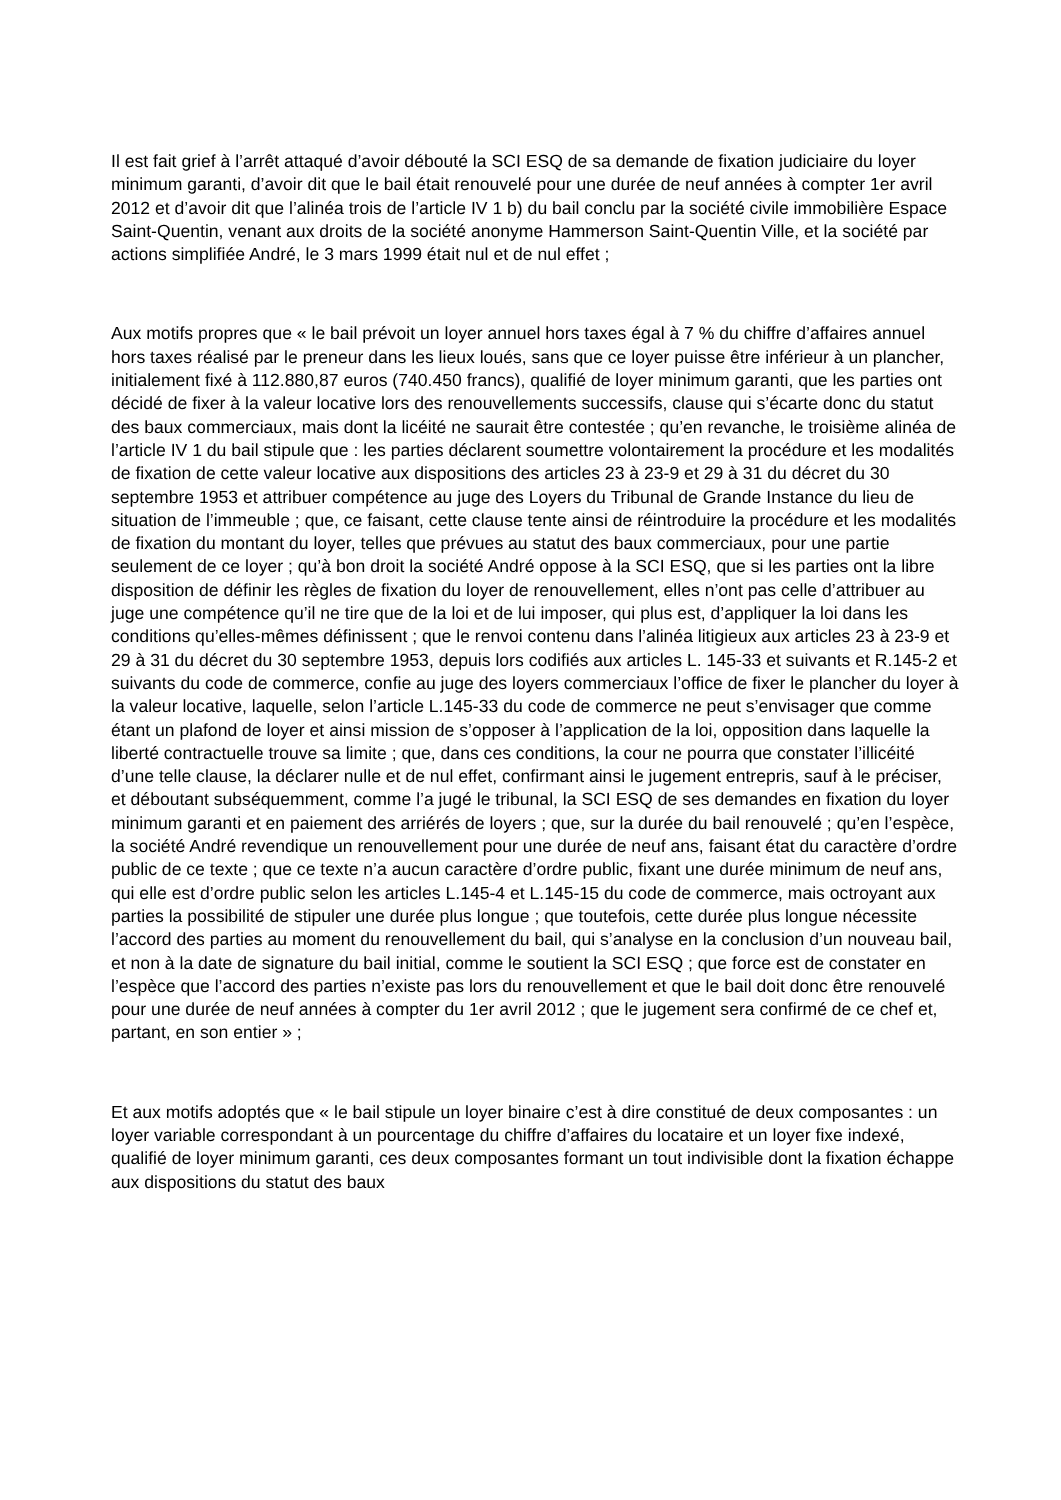Il est fait grief à l’arrêt attaqué d’avoir débouté la SCI ESQ de sa demande de fixation judiciaire du loyer minimum garanti, d’avoir dit que le bail était renouvelé pour une durée de neuf années à compter 1er avril 2012 et d’avoir dit que l’alinéa trois de l’article IV 1 b) du bail conclu par la société civile immobilière Espace Saint-Quentin, venant aux droits de la société anonyme Hammerson Saint-Quentin Ville, et la société par actions simplifiée André, le 3 mars 1999 était nul et de nul effet ;
Aux motifs propres que « le bail prévoit un loyer annuel hors taxes égal à 7 % du chiffre d’affaires annuel hors taxes réalisé par le preneur dans les lieux loués, sans que ce loyer puisse être inférieur à un plancher, initialement fixé à 112.880,87 euros (740.450 francs), qualifié de loyer minimum garanti, que les parties ont décidé de fixer à la valeur locative lors des renouvellements successifs, clause qui s’écarte donc du statut des baux commerciaux, mais dont la licéité ne saurait être contestée ; qu’en revanche, le troisième alinéa de l’article IV 1 du bail stipule que : les parties déclarent soumettre volontairement la procédure et les modalités de fixation de cette valeur locative aux dispositions des articles 23 à 23-9 et 29 à 31 du décret du 30 septembre 1953 et attribuer compétence au juge des Loyers du Tribunal de Grande Instance du lieu de situation de l’immeuble ; que, ce faisant, cette clause tente ainsi de réintroduire la procédure et les modalités de fixation du montant du loyer, telles que prévues au statut des baux commerciaux, pour une partie seulement de ce loyer ; qu’à bon droit la société André oppose à la SCI ESQ, que si les parties ont la libre disposition de définir les règles de fixation du loyer de renouvellement, elles n’ont pas celle d’attribuer au juge une compétence qu’il ne tire que de la loi et de lui imposer, qui plus est, d’appliquer la loi dans les conditions qu’elles-mêmes définissent ; que le renvoi contenu dans l’alinéa litigieux aux articles 23 à 23-9 et 29 à 31 du décret du 30 septembre 1953, depuis lors codifiés aux articles L. 145-33 et suivants et R.145-2 et suivants du code de commerce, confie au juge des loyers commerciaux l’office de fixer le plancher du loyer à la valeur locative, laquelle, selon l’article L.145-33 du code de commerce ne peut s’envisager que comme étant un plafond de loyer et ainsi mission de s’opposer à l’application de la loi, opposition dans laquelle la liberté contractuelle trouve sa limite ; que, dans ces conditions, la cour ne pourra que constater l’illicéité d’une telle clause, la déclarer nulle et de nul effet, confirmant ainsi le jugement entrepris, sauf à le préciser, et déboutant subséquemment, comme l’a jugé le tribunal, la SCI ESQ de ses demandes en fixation du loyer minimum garanti et en paiement des arriérés de loyers ; que, sur la durée du bail renouvelé ; qu’en l’espèce, la société André revendique un renouvellement pour une durée de neuf ans, faisant état du caractère d’ordre public de ce texte ; que ce texte n’a aucun caractère d’ordre public, fixant une durée minimum de neuf ans, qui elle est d’ordre public selon les articles L.145-4 et L.145-15 du code de commerce, mais octroyant aux parties la possibilité de stipuler une durée plus longue ; que toutefois, cette durée plus longue nécessite l’accord des parties au moment du renouvellement du bail, qui s’analyse en la conclusion d’un nouveau bail, et non à la date de signature du bail initial, comme le soutient la SCI ESQ ; que force est de constater en l’espèce que l’accord des parties n’existe pas lors du renouvellement et que le bail doit donc être renouvelé pour une durée de neuf années à compter du 1er avril 2012 ; que le jugement sera confirmé de ce chef et, partant, en son entier » ;
Et aux motifs adoptés que « le bail stipule un loyer binaire c’est à dire constitué de deux composantes : un loyer variable correspondant à un pourcentage du chiffre d’affaires du locataire et un loyer fixe indexé, qualifié de loyer minimum garanti, ces deux composantes formant un tout indivisible dont la fixation échappe aux dispositions du statut des baux